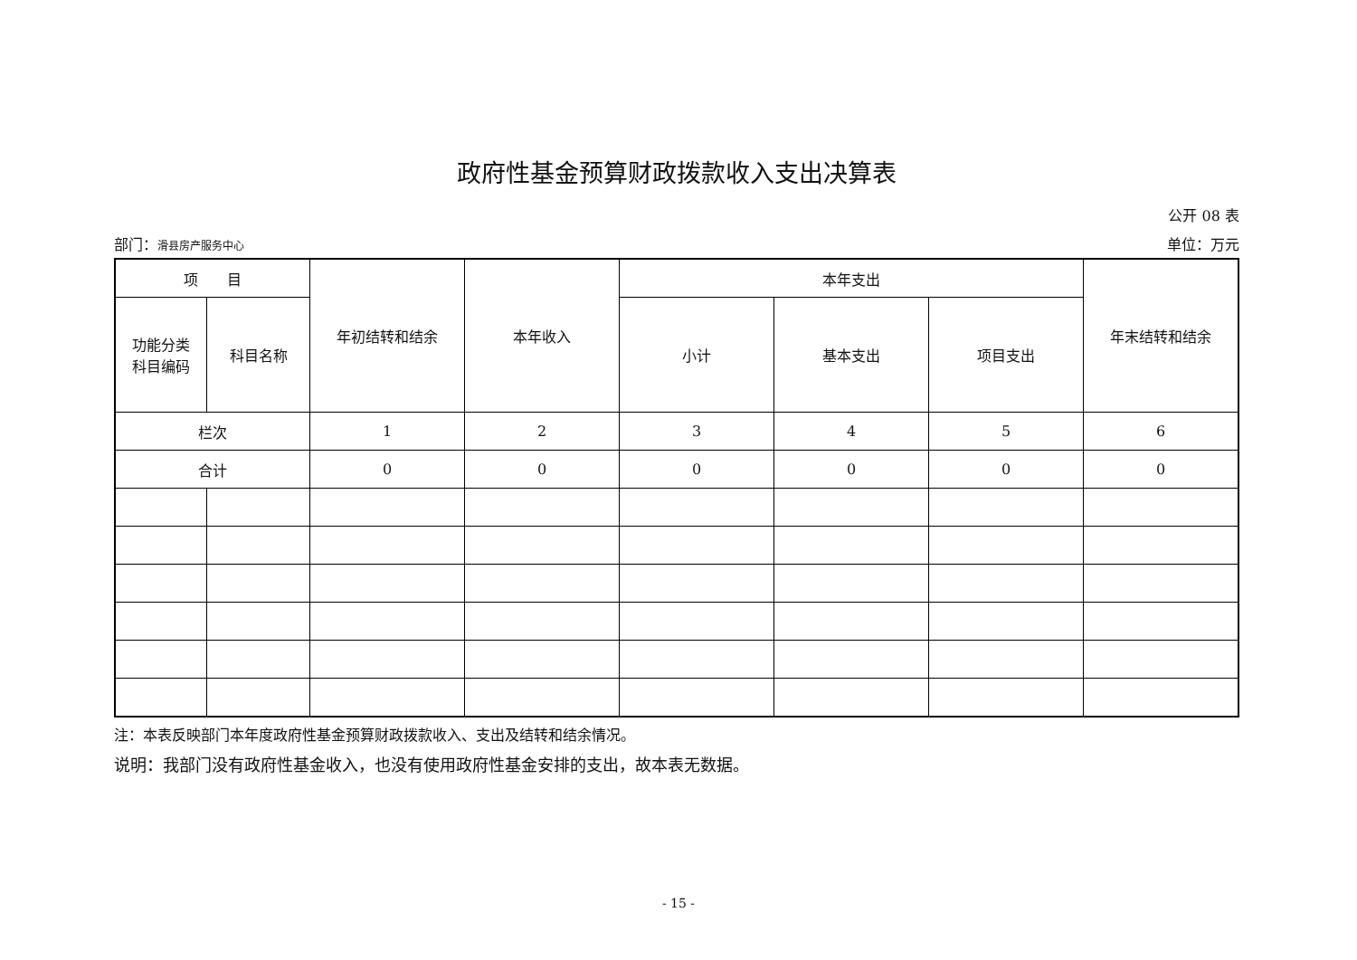政府性基金预算财政拨款收入支出决算表
公开 08 表
部门：滑县房产服务中心 单位：万元
| 项 目 | | 年初结转和结余 | 本年收入 | 本年支出 | | | 年末结转和结余 |
| --- | --- | --- | --- | --- | --- | --- | --- |
| 功能分类 科目编码 | 科目名称 | | | 小计 | 基本支出 | 项目支出 | |
| 栏次 | | 1 | 2 | 3 | 4 | 5 | 6 |
| 合计 | | 0 | 0 | 0 | 0 | 0 | 0 |
注：本表反映部门本年度政府性基金预算财政拨款收入、支出及结转和结余情况。
说明：我部门没有政府性基金收入，也没有使用政府性基金安排的支出，故本表无数据。
- 15 -